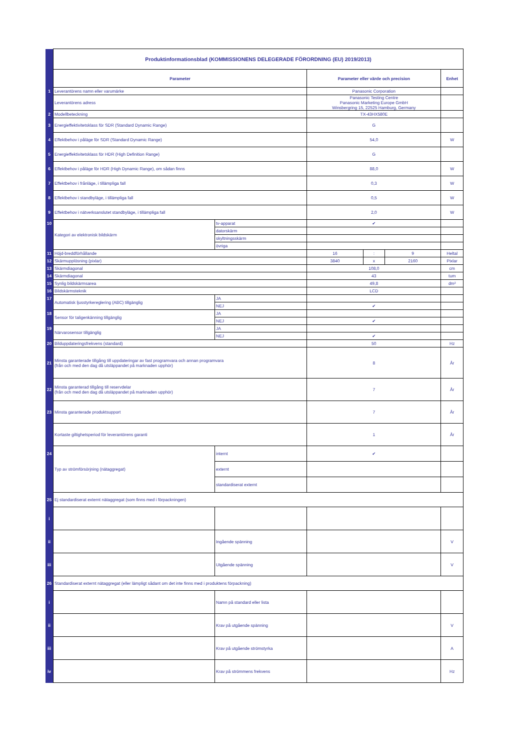| | Produktinformationsblad (KOMMISSIONENS DELEGERADE FÖRORDNING (EU) 2019/2013) | | | | | |
| | Parameter | | Parameter eller värde och precision | | | Enhet |
| 1 | Leverantörens namn eller varumärke | | Panasonic Corporation | | | |
| | Leverantörens adress | | Panasonic Testing Centre Panasonic Marketing Europe GmbH Winsbergring 15, 22525 Hamburg, Germany | | | |
| 2 | Modellbeteckning | | TX-43HX580E | | | |
| 3 | Energieffektivitetsklass för SDR (Standard Dynamic Range) | | G | | | |
| 4 | Effektbehov i påläge för SDR (Standard Dynamic Range) | | 54,0 | | | W |
| 5 | Energieffektivitetsklass för HDR (High Definition Range) | | G | | | |
| 6 | Effektbehov i påläge för HDR (High Dynamic Range), om sådan finns | | 88,0 | | | W |
| 7 | Effektbehov i frånläge, i tillämpliga fall | | 0,3 | | | W |
| 8 | Effektbehov i standbyläge, i tillämpliga fall | | 0,5 | | | W |
| 9 | Effektbehov i nätverksanslutet standbyläge, i tillämpliga fall | | 2,0 | | | W |
| 10 | Kategori av elektronisk bildskärm | tv-apparat | ✔ | | | |
| | | datorskärm | | | | |
| | | skyltningsskärm | | | | |
| | | övriga | | | | |
| 11 | Höjd-breddförhållande | | 16 | : | 9 | Heltal |
| 12 | Skärmupplösning (pixlar) | | 3840 | x | 2160 | Pixlar |
| 13 | Skärmdiagonal | | 108,0 | | | cm |
| 14 | Skärmdiagonal | | 43 | | | tum |
| 15 | Synlig bildskärmsarea | | 49,8 | | | dm² |
| 16 | Bildskärmsteknik | | LCD | | | |
| 17 | Automatisk ljusstyrkereglering (ABC) tillgänglig | JA | | | | |
| | | NEJ | ✔ | | | |
| 18 | Sensor för taligenkänning tillgänglig | JA | | | | |
| | | NEJ | ✔ | | | |
| 19 | Närvarosensor tillgänglig | JA | | | | |
| | | NEJ | ✔ | | | |
| 20 | Bilduppdateringsfrekvens (standard) | | 50 | | | Hz |
| 21 | Minsta garanterade tillgång till uppdateringar av fast programvara och annan programvara (från och med den dag då utsläppandet på marknaden upphör) | | 8 | | | År |
| 22 | Minsta garanterad tillgång till reservdelar (från och med den dag då utsläppandet på marknaden upphör) | | 7 | | | År |
| 23 | Minsta garanterade produktsupport | | 7 | | | År |
| | Kortaste giltighetsperiod för leverantörens garanti | | 1 | | | År |
| 24 | Typ av strömförsörjning (nätaggregat) | internt | ✔ | | | |
| | | externt | | | | |
| | | standardiserat externt | | | | |
| 25 | Ej standardiserat externt nätaggregat (som finns med i förpackningen) | | | | | |
| i | | | | | | |
| ii | | Ingående spänning | | | | V |
| iii | | Utgående spänning | | | | V |
| 26 | Standardiserat externt nätaggregat (eller lämpligt sådant om det inte finns med i produktens förpackning) | | | | | |
| i | | Namn på standard eller lista | | | | |
| ii | | Krav på utgående spänning | | | | V |
| iii | | Krav på utgående strömstyrka | | | | A |
| iv | | Krav på strömmens frekvens | | | | Hz |